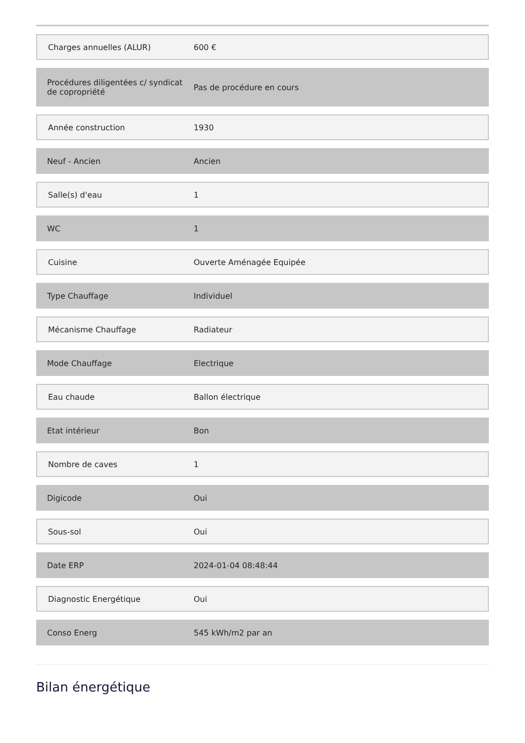| Charges annuelles (ALUR) | 600 € |
| Procédures diligentées c/ syndicat de copropriété | Pas de procédure en cours |
| Année construction | 1930 |
| Neuf - Ancien | Ancien |
| Salle(s) d'eau | 1 |
| WC | 1 |
| Cuisine | Ouverte Aménagée Equipée |
| Type Chauffage | Individuel |
| Mécanisme Chauffage | Radiateur |
| Mode Chauffage | Electrique |
| Eau chaude | Ballon électrique |
| Etat intérieur | Bon |
| Nombre de caves | 1 |
| Digicode | Oui |
| Sous-sol | Oui |
| Date ERP | 2024-01-04 08:48:44 |
| Diagnostic Energétique | Oui |
| Conso Energ | 545 kWh/m2 par an |
Bilan énergétique